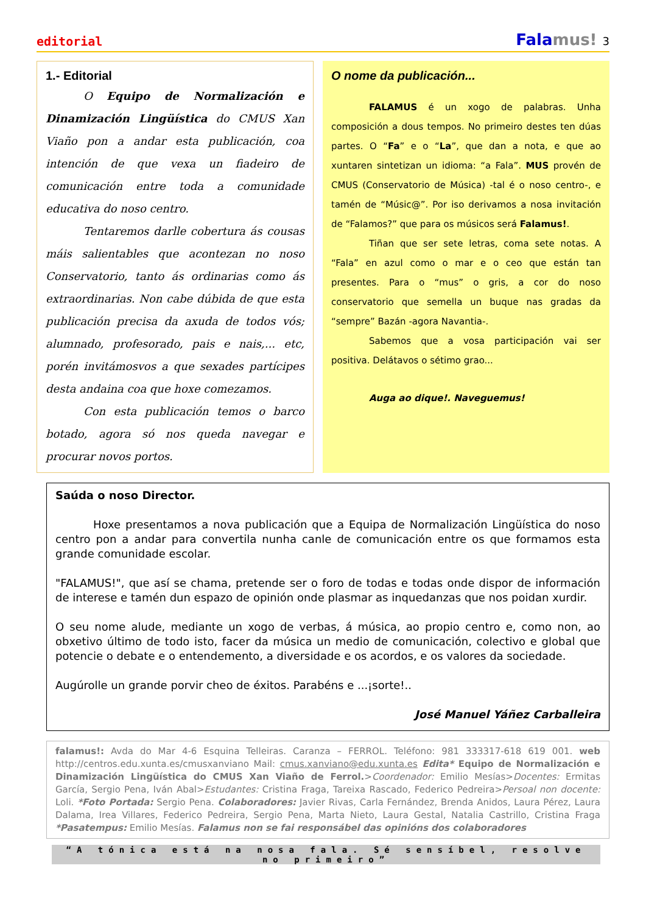editorial Fala mus! 3
1.- Editorial
O Equipo de Normalización e Dinamización Lingüística do CMUS Xan Viaño pon a andar esta publicación, coa intención de que vexa un fiadeiro de comunicación entre toda a comunidade educativa do noso centro.
Tentaremos darlle cobertura ás cousas máis salientables que acontezan no noso Conservatorio, tanto ás ordinarias como ás extraordinarias. Non cabe dúbida de que esta publicación precisa da axuda de todos vós; alumnado, profesorado, pais e nais,... etc, porén invitámosvos a que sexades partícipes desta andaina coa que hoxe comezamos.
Con esta publicación temos o barco botado, agora só nos queda navegar e procurar novos portos.
O nome da publicación...
FALAMUS é un xogo de palabras. Unha composición a dous tempos. No primeiro destes ten dúas partes. O “Fa” e o “La”, que dan a nota, e que ao xuntaren sintetizan un idioma: “a Fala”. MUS provén de CMUS (Conservatorio de Música) -tal é o noso centro-, e tamén de “Músic@”. Por iso derivamos a nosa invitación de “Falamos?” que para os músicos será Falamus!.
Tiñan que ser sete letras, coma sete notas. A “Fala” en azul como o mar e o ceo que están tan presentes. Para o “mus” o gris, a cor do noso conservatorio que semella un buque nas gradas da “sempre” Bazán -agora Navantia-.
Sabemos que a vosa participación vai ser positiva. Delátavos o sétimo grao...
Auga ao dique!. Naveguemus!
Saúda o noso Director.
Hoxe presentamos a nova publicación que a Equipa de Normalización Lingüística do noso centro pon a andar para convertila nunha canle de comunicación entre os que formamos esta grande comunidade escolar.
"FALAMUS!", que así se chama, pretende ser o foro de todas e todas onde dispor de información de interese e tamén dun espazo de opinión onde plasmar as inquedanzas que nos poidan xurdir.
O seu nome alude, mediante un xogo de verbas, á música, ao propio centro e, como non, ao obxetivo último de todo isto, facer da música un medio de comunicación, colectivo e global que potencie o debate e o entendemento, a diversidade e os acordos, e os valores da sociedade.
Augúrolle un grande porvir cheo de éxitos. Parabéns e ...¡sorte!..
José Manuel Yáñez Carballeira
falamus!: Avda do Mar 4-6 Esquina Telleiras. Caranza – FERROL. Teléfono: 981 333317-618 619 001. web http://centros.edu.xunta.es/cmusxanviano Mail: cmus.xanviano@edu.xunta.es Edita* Equipo de Normalización e Dinamización Lingüística do CMUS Xan Viaño de Ferrol.>Coordenador: Emilio Mesías>Docentes: Ermitas García, Sergio Pena, Iván Abal>Estudantes: Cristina Fraga, Tareixa Rascado, Federico Pedreira>Persoal non docente: Loli. *Foto Portada: Sergio Pena. Colaboradores: Javier Rivas, Carla Fernández, Brenda Anidos, Laura Pérez, Laura Dalama, Irea Villares, Federico Pedreira, Sergio Pena, Marta Nieto, Laura Gestal, Natalia Castrillo, Cristina Fraga *Pasatempus: Emilio Mesías. Falamus non se fai responsábel das opinións dos colaboradores
“A tónica está na nosa fala. Sé sensíbel, resolve no primeiro”